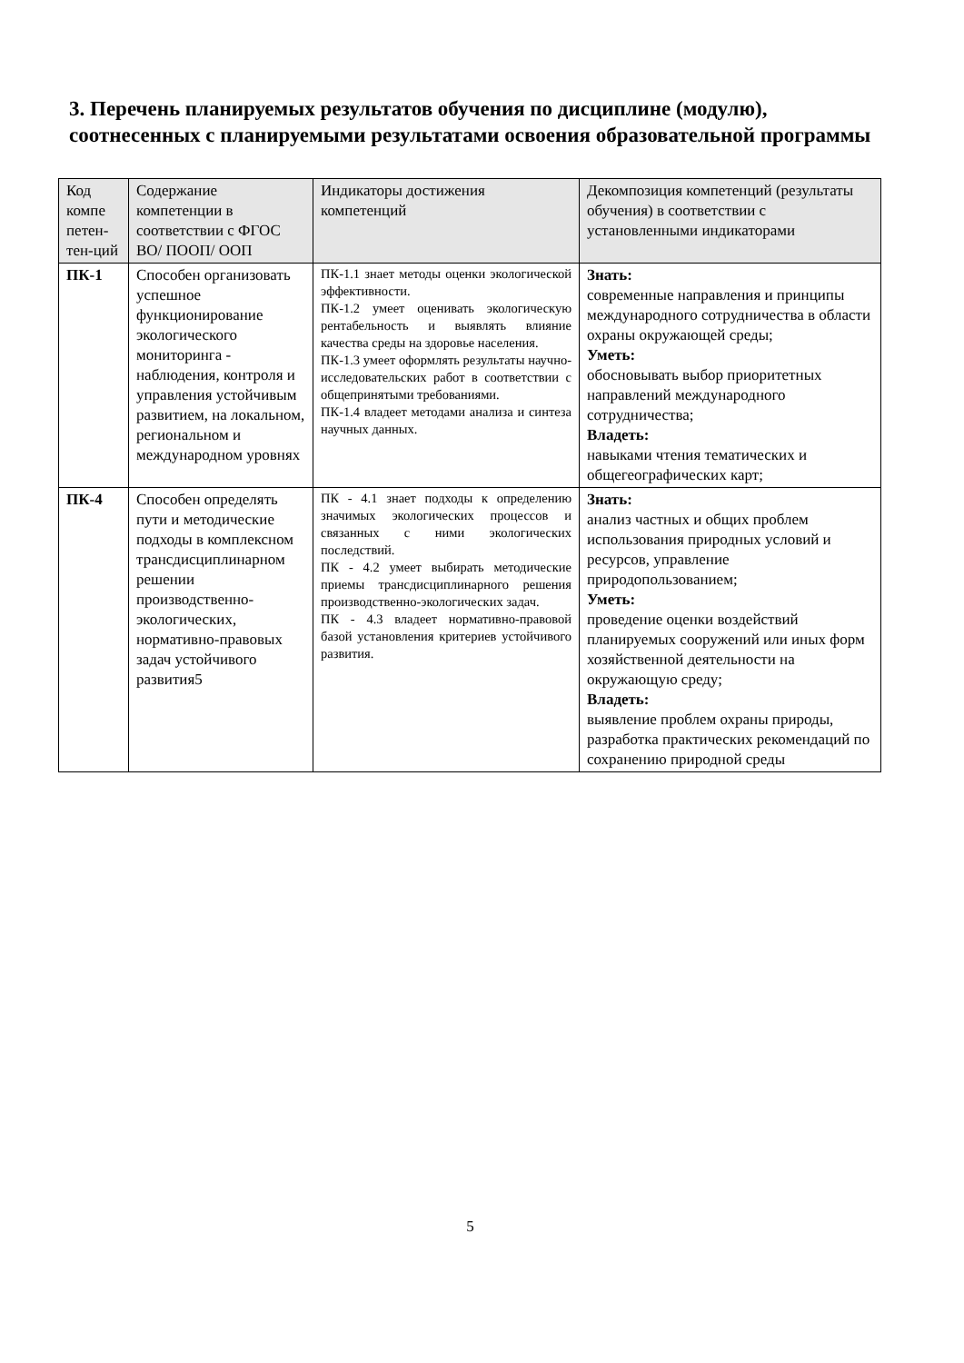3. Перечень планируемых результатов обучения по дисциплине (модулю), соотнесенных с планируемыми результатами освоения образовательной программы
| Код компе петен-тен-ций | Содержание компетенции в соответствии с ФГОС ВО/ ПООП/ ООП | Индикаторы достижения компетенций | Декомпозиция компетенций (результаты обучения) в соответствии с установленными индикаторами |
| --- | --- | --- | --- |
| ПК-1 | Способен организовать успешное функционирование экологического мониторинга - наблюдения, контроля и управления устойчивым развитием, на локальном, региональном и международном уровнях | ПК-1.1 знает методы оценки экологической эффективности. ПК-1.2 умеет оценивать экологическую рентабельность и выявлять влияние качества среды на здоровье населения. ПК-1.3 умеет оформлять результаты научно-исследовательских работ в соответствии с общепринятыми требованиями. ПК-1.4 владеет методами анализа и синтеза научных данных. | Знать: современные направления и принципы международного сотрудничества в области охраны окружающей среды; Уметь: обосновывать выбор приоритетных направлений международного сотрудничества; Владеть: навыками чтения тематических и общегеографических карт; |
| ПК-4 | Способен определять пути и методические подходы в комплексном трансдисциплинарном решении производственно-экологических, нормативно-правовых задач устойчивого развития5 | ПК - 4.1 знает подходы к определению значимых экологических процессов и связанных с ними экологических последствий. ПК - 4.2 умеет выбирать методические приемы трансдисциплинарного решения производственно-экологических задач. ПК - 4.3 владеет нормативно-правовой базой установления критериев устойчивого развития. | Знать: анализ частных и общих проблем использования природных условий и ресурсов, управление природопользованием; Уметь: проведение оценки воздействий планируемых сооружений или иных форм хозяйственной деятельности на окружающую среду; Владеть: выявление проблем охраны природы, разработка практических рекомендаций по сохранению природной среды |
5